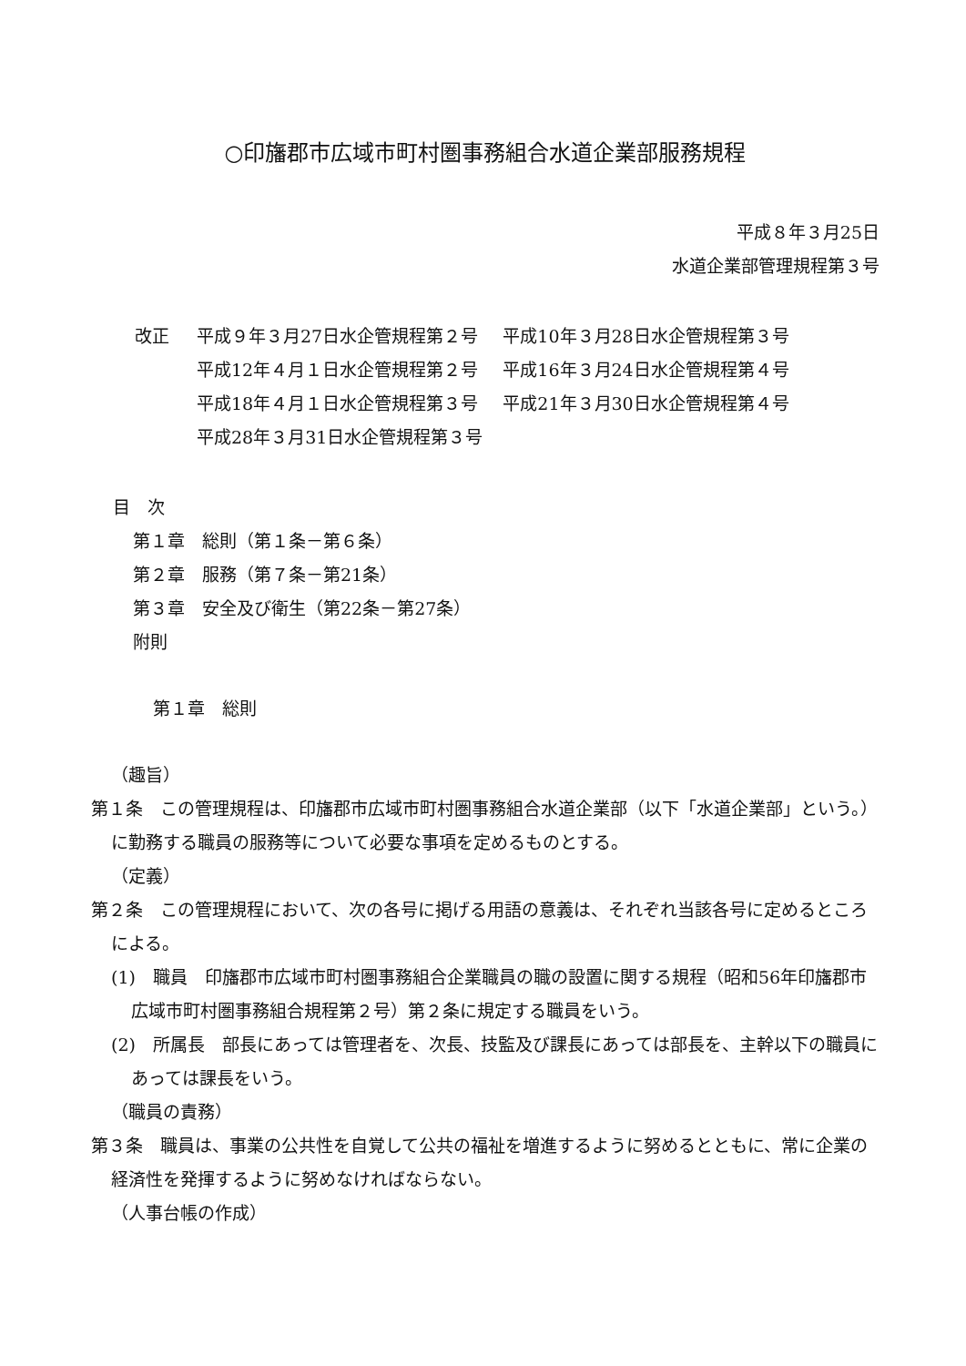○印旛郡市広域市町村圏事務組合水道企業部服務規程
平成８年３月25日
水道企業部管理規程第３号
改正
| 平成９年３月27日水企管規程第２号 | 平成10年３月28日水企管規程第３号 |
| 平成12年４月１日水企管規程第２号 | 平成16年３月24日水企管規程第４号 |
| 平成18年４月１日水企管規程第３号 | 平成21年３月30日水企管規程第４号 |
| 平成28年３月31日水企管規程第３号 | |
目　次
第１章　総則（第１条－第６条）
第２章　服務（第７条－第21条）
第３章　安全及び衛生（第22条－第27条）
附則
第１章　総則
（趣旨）
第１条　この管理規程は、印旛郡市広域市町村圏事務組合水道企業部（以下「水道企業部」という。）に勤務する職員の服務等について必要な事項を定めるものとする。
（定義）
第２条　この管理規程において、次の各号に掲げる用語の意義は、それぞれ当該各号に定めるところによる。
(1)　職員　印旛郡市広域市町村圏事務組合企業職員の職の設置に関する規程（昭和56年印旛郡市広域市町村圏事務組合規程第２号）第２条に規定する職員をいう。
(2)　所属長　部長にあっては管理者を、次長、技監及び課長にあっては部長を、主幹以下の職員にあっては課長をいう。
（職員の責務）
第３条　職員は、事業の公共性を自覚して公共の福祉を増進するように努めるとともに、常に企業の経済性を発揮するように努めなければならない。
（人事台帳の作成）